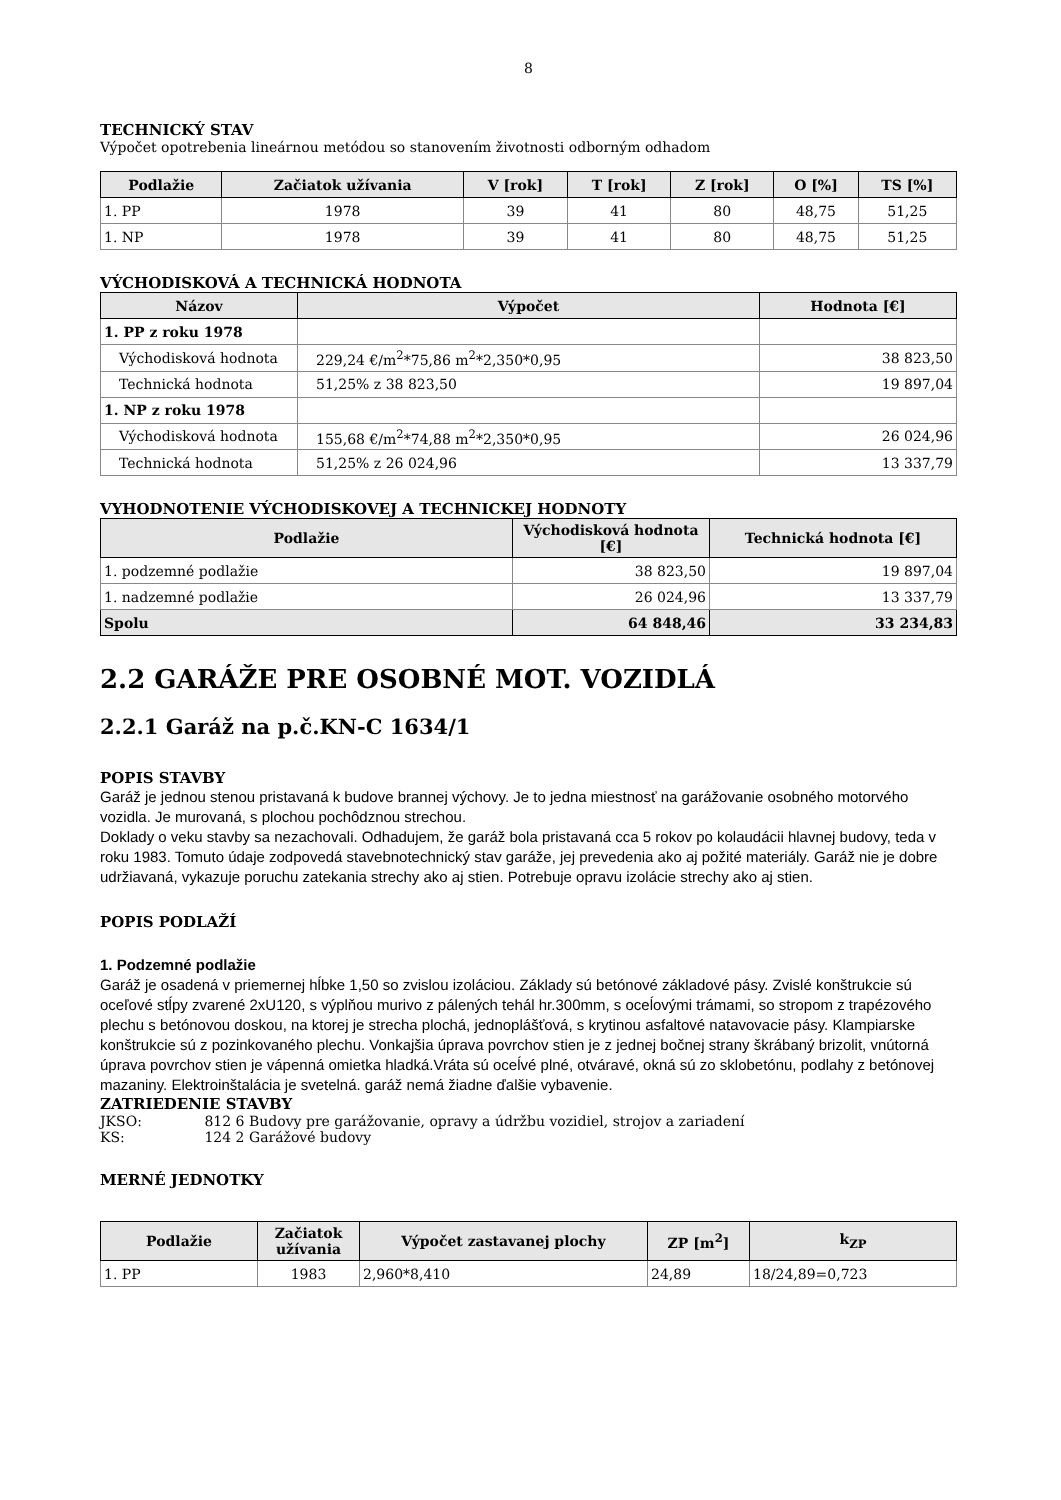8
TECHNICKÝ STAV
Výpočet opotrebenia lineárnou metódou so stanovením životnosti odborným odhadom
| Podlažie | Začiatok užívania | V [rok] | T [rok] | Z [rok] | O [%] | TS [%] |
| --- | --- | --- | --- | --- | --- | --- |
| 1. PP | 1978 | 39 | 41 | 80 | 48,75 | 51,25 |
| 1. NP | 1978 | 39 | 41 | 80 | 48,75 | 51,25 |
VÝCHODISKOVÁ A TECHNICKÁ HODNOTA
| Názov | Výpočet | Hodnota [€] |
| --- | --- | --- |
| 1. PP z roku 1978 | | |
| Východisková hodnota | 229,24 €/m<sup>2</sup>*75,86 m<sup>2</sup>*2,350*0,95 | 38 823,50 |
| Technická hodnota | 51,25% z 38 823,50 | 19 897,04 |
| 1. NP z roku 1978 | | |
| Východisková hodnota | 155,68 €/m<sup>2</sup>*74,88 m<sup>2</sup>*2,350*0,95 | 26 024,96 |
| Technická hodnota | 51,25% z 26 024,96 | 13 337,79 |
VYHODNOTENIE VÝCHODISKOVEJ A TECHNICKEJ HODNOTY
| Podlažie | Východisková hodnota [€] | Technická hodnota [€] |
| --- | --- | --- |
| 1. podzemné podlažie | 38 823,50 | 19 897,04 |
| 1. nadzemné podlažie | 26 024,96 | 13 337,79 |
| Spolu | 64 848,46 | 33 234,83 |
2.2 GARÁŽE PRE OSOBNÉ MOT. VOZIDLÁ
2.2.1 Garáž na p.č.KN-C 1634/1
POPIS STAVBY
Garáž je jednou stenou pristavaná k budove brannej výchovy. Je to jedna miestnosť na garážovanie osobného motorvého vozidla. Je murovaná, s plochou pochôdznou strechou.
Doklady o veku stavby sa nezachovali. Odhadujem, že garáž bola pristavaná cca 5 rokov po kolaudácii hlavnej budovy, teda v roku 1983. Tomuto údaje zodpovedá stavebnotechnický stav garáže, jej prevedenia ako aj požité materiály. Garáž nie je dobre udržiavaná, vykazuje poruchu zatekania strechy ako aj stien. Potrebuje opravu izolácie strechy ako aj stien.
POPIS PODLAŽÍ
1. Podzemné podlažie
Garáž je osadená v priemernej hĺbke 1,50 so zvislou izoláciou. Základy sú betónové základové pásy. Zvislé konštrukcie sú oceľové stĺpy zvarené 2xU120, s výplňou murivo z pálených tehál hr.300mm, s oceĺovými trámami, so stropom z trapézového plechu s betónovou doskou, na ktorej je strecha plochá, jednoplášťová, s krytinou asfaltové natavovacie pásy. Klampiarske konštrukcie sú z pozinkovaného plechu. Vonkajšia úprava povrchov stien je z jednej bočnej strany škrábaný brizolit, vnútorná úprava povrchov stien je vápenná omietka hladká.Vráta sú oceĺvé plné, otváravé, okná sú zo sklobetónu, podlahy z betónovej mazaniny. Elektroinštalácia je svetelná. garáž nemá žiadne ďalšie vybavenie.
ZATRIEDENIE STAVBY
JKSO: 812 6 Budovy pre garážovanie, opravy a údržbu vozidiel, strojov a zariadení
KS: 124 2 Garážové budovy
MERNÉ JEDNOTKY
| Podlažie | Začiatok užívania | Výpočet zastavanej plochy | ZP [m<sup>2</sup>] | k<sub>ZP</sub> |
| --- | --- | --- | --- | --- |
| 1. PP | 1983 | 2,960*8,410 | 24,89 | 18/24,89=0,723 |